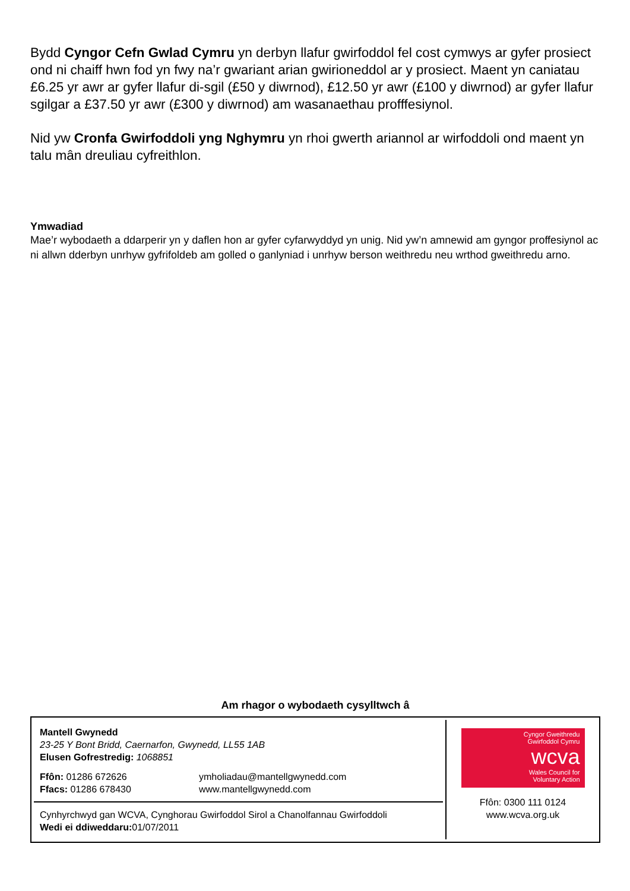Bydd Cyngor Cefn Gwlad Cymru yn derbyn llafur gwirfoddol fel cost cymwys ar gyfer prosiect ond ni chaiff hwn fod yn fwy na’r gwariant arian gwirioneddol ar y prosiect. Maent yn caniatau £6.25 yr awr ar gyfer llafur di-sgil (£50 y diwrnod), £12.50 yr awr (£100 y diwrnod) ar gyfer llafur sgilgar a £37.50 yr awr (£300 y diwrnod) am wasanaethau profffesiynol.
Nid yw Cronfa Gwirfoddoli yng Nghymru yn rhoi gwerth ariannol ar wirfoddoli ond maent yn talu mân dreuliau cyfreithlon.
Ymwadiad
Mae’r wybodaeth a ddarperir yn y daflen hon ar gyfer cyfarwyddyd yn unig. Nid yw’n amnewid am gyngor proffesiynol ac ni allwn dderbyn unrhyw gyfrifoldeb am golled o ganlyniad i unrhyw berson weithredu neu wrthod gweithredu arno.
Am rhagor o wybodaeth cysylltwch â
Mantell Gwynedd
23-25 Y Bont Bridd, Caernarfon, Gwynedd, LL55 1AB
Elusen Gofrestredig: 1068851
Ffôn: 01286 672626
Ffacs: 01286 678430
ymholiadau@mantellgwynedd.com
www.mantellgwynedd.com
Cynhyrchwyd gan WCVA, Cynghorau Gwirfoddol Sirol a Chanolfannau Gwirfoddoli
Wedi ei ddiweddaru: 01/07/2011
Cyngor Gweithredu
Gwirfoddol Cymru
wcva
Wales Council for
Voluntary Action
Ffôn: 0300 111 0124
www.wcva.org.uk